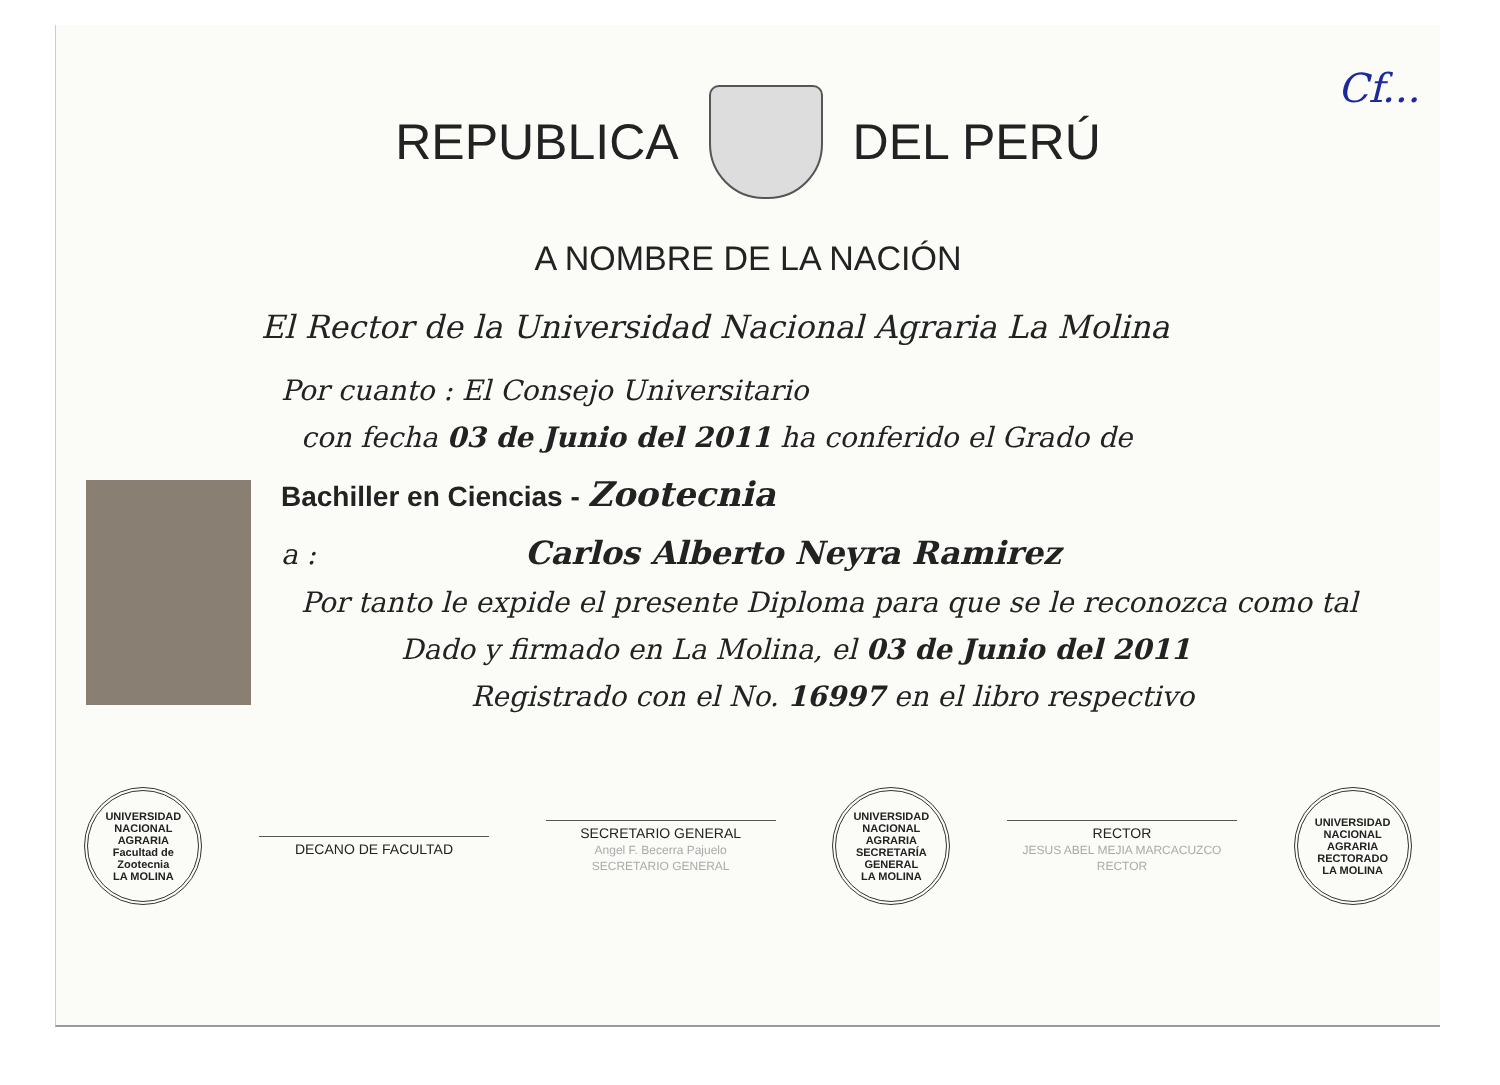REPUBLICA DEL PERÚ
Cf...
A NOMBRE DE LA NACIÓN
El Rector de la Universidad Nacional Agraria La Molina
Por cuanto : El Consejo Universitario
con fecha 03 de Junio del 2011 ha conferido el Grado de
Bachiller en Ciencias - Zootecnia
a : Carlos Alberto Neyra Ramirez
Por tanto le expide el presente Diploma para que se le reconozca como tal
Dado y firmado en La Molina, el 03 de Junio del 2011
Registrado con el No. 16997 en el libro respectivo
UNIVERSIDAD NACIONAL AGRARIA
Facultad de Zootecnia
LA MOLINA
DECANO DE FACULTAD
SECRETARIO GENERAL
Angel F. Becerra Pajuelo
SECRETARIO GENERAL
UNIVERSIDAD NACIONAL AGRARIA
SECRETARÍA GENERAL
LA MOLINA
RECTOR
JESUS ABEL MEJIA MARCACUZCO
RECTOR
UNIVERSIDAD NACIONAL AGRARIA
RECTORADO
LA MOLINA